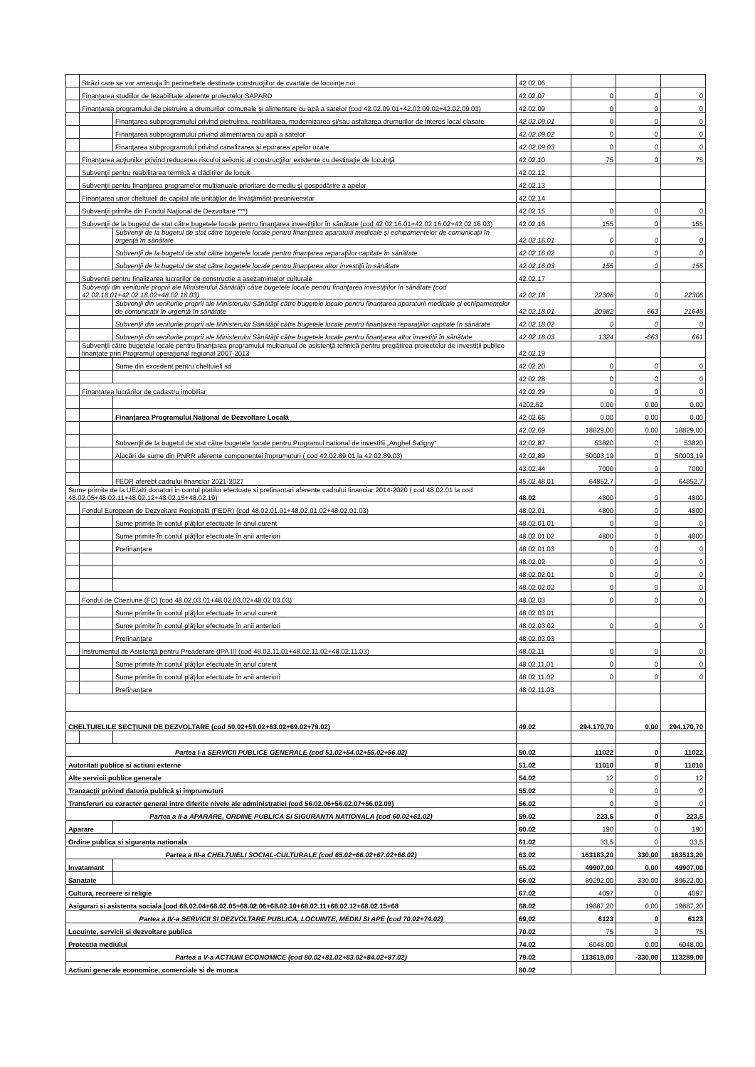| | Străzi care se vor amenaja în perimetrele destinate construcţiilor de cvartale de locuinţe noi | | 42.02.06 | | | |
| | Finanţarea studiilor de fezabilitate aferente proiectelor SAPARD | | 42.02.07 | 0 | 0 | 0 |
| | Finanţarea programului de pietruire a drumurilor comunale şi alimentare cu apă a satelor (cod 42.02.09.01+42.02.09.02+42.02.09.03) | | 42.02.09 | 0 | 0 | 0 |
| | | Finanţarea subprogramului privind pietruirea, reabilitarea, modernizarea şi/sau asfaltarea drumurilor de interes local clasate | 42.02.09.01 | 0 | 0 | 0 |
| | | Finanţarea subprogramului privind alimentarea cu apă a satelor | 42.02.09.02 | 0 | 0 | 0 |
| | | Finanţarea subprogramului privind canalizarea şi epurarea apelor uzate | 42.02.09.03 | 0 | 0 | 0 |
| | Finanţarea acţiunilor privind reducerea riscului seismic al construcţiilor existente cu destinaţie de locuinţă | | 42.02.10 | 75 | 0 | 75 |
| | Subvenţii pentru reabilitarea termică a clădirilor de locuit | | 42.02.12 | | | |
| | Subvenţii pentru finanţarea programelor multianuale prioritare de mediu şi gospodărire a apelor | | 42.02.13 | | | |
| | Finanţarea unor cheltuieli de capital ale unităţilor de învăţământ preuniversitar | | 42.02.14 | | | |
| | Subvenţii primite din Fondul Naţional de Dezvoltare ***) | | 42.02.15 | 0 | 0 | 0 |
| | Subvenţii de la bugetul de stat către bugetele locale pentru finanţarea investiţiilor în sănătate (cod 42.02.16.01+42.02.16.02+42.02.16.03) | | 42.02.16 | 155 | 0 | 155 |
| | | Subvenţii de la bugetul de stat către bugetele locale pentru finanţarea aparaturii medicale şi echipamentelor de comunicaţii în urgenţă în sănătate | 42.02.16.01 | 0 | 0 | 0 |
| | | Subvenţii de la bugetul de stat către bugetele locale pentru finanţarea reparaţiilor capitale în sănătate | 42.02.16.02 | 0 | 0 | 0 |
| | | Subvenţii de la bugetul de stat către bugetele locale pentru finanţarea altor investiţii în sănătate | 42.02.16.03 | 155 | 0 | 155 |
| | Subventii pentru finalizarea lucrarilor de constructie a asezamintelor culturale | | 42.02.17 | | | |
| | Subvenţii din veniturile proprii ale Ministerului Sănătăţii către bugetele locale pentru finanţarea investiţiilor în sănătate (cod 42.02.18.01+42.02.18.02+48.02.18.03) | | 42.02.18 | 22306 | 0 | 22306 |
| | | Subvenţii din veniturile proprii ale Ministerului Sănătăţii către bugetele locale pentru finanţarea aparaturii medicale şi echipamentelor de comunicaţii în urgenţă în sănătate | 42.02.18.01 | 20982 | 663 | 21645 |
| | | Subvenţii din veniturile proprii ale Ministerului Sănătăţii către bugetele locale pentru finanţarea reparaţiilor capitale în sănătate | 42.02.18.02 | 0 | 0 | 0 |
| | | Subvenţii din veniturile proprii ale Ministerului Sănătăţii către bugetele locale pentru finanţarea altor investiţii în sănătate | 42.02.18.03 | 1324 | -663 | 661 |
| | Subvenţii către bugetele locale pentru finanţarea programului multianual de asistenţă tehnică pentru pregătirea proiectelor de investiţii publice finanţate prin Programul operaţional regional 2007-2013 | | 42.02.19 | | | |
| | | Sume din excedent pentru cheltuieli sd | 42.02.20 | 0 | 0 | 0 |
| | | | 42.02.28 | 0 | 0 | 0 |
| | Finantarea lucrărilor de cadastru imobiliar | | 42.02.29 | 0 | 0 | 0 |
| | | | 4202,52 | 0,00 | 0,00 | 0,00 |
| | | Finanţarea Programului Naţional de Dezvoltare Locală | 42.02.65 | 0,00 | 0,00 | 0,00 |
| | | | 42,02,69 | 18829,00 | 0,00 | 18829,00 |
| | | Subvenţii de la bugetul de stat către bugetele locale pentru Programul national de investitii „Anghel Saligny" | 42,02,87 | 53820 | 0 | 53820 |
| | | Alocări de sume din PNRR aferente componentei împrumuturi ( cod 42.02.89.01 la 42.02.89.03) | 42,02,89 | 50003,19 | 0 | 50003,19 |
| | | | 43,02,44 | 7000 | 0 | 7000 |
| | | FEDR aferebt cadrului financiar 2021-2027 | 45.02.48.01 | 64852,7 | 0 | 64852,7 |
| Sume primite de la UE/alti donatori in contul platilor efectuate si prefinantari aferente cadrului financiar 2014-2020 ( cod 48.02.01 la cod 48.02.05+48.02.11+48.02.12+48.02.15+48.02.19) | | | 48.02 | 4800 | 0 | 4800 |
| | Fondul European de Dezvoltare Regională (FEDR) (cod 48.02.01.01+48.02.01.02+48.02.01.03) | | 48.02.01 | 4800 | 0 | 4800 |
| | | Sume primite în contul plăţilor efectuate în anul curent | 48.02.01.01 | 0 | 0 | 0 |
| | | Sume primite în contul plăţilor efectuate în anii anteriori | 48.02.01.02 | 4800 | 0 | 4800 |
| | | Prefinanţare | 48.02.01.03 | 0 | 0 | 0 |
| | | | 48.02.02 | 0 | 0 | 0 |
| | | | 48.02.02.01 | 0 | 0 | 0 |
| | | | 48.02.02.02 | 0 | 0 | 0 |
| | Fondul de Coeziune (FC) (cod 48.02.03.01+48.02.03.02+48.02.03.03) | | 48.02.03 | 0 | 0 | 0 |
| | | Sume primite în contul plăţilor efectuate în anul curent | 48.02.03.01 | | | |
| | | Sume primite în contul plăţilor efectuate în anii anteriori | 48.02.03.02 | 0 | 0 | 0 |
| | | Prefinanţare | 48.02.03.03 | | | |
| | Instrumentul de Asistenţă pentru Preaderare (IPA II) (cod 48.02.11.01+48.02.11.02+48.02.11.03) | | 48.02.11 | 0 | 0 | 0 |
| | | Sume primite în contul plăţilor efectuate în anul curent | 48.02.11.01 | 0 | 0 | 0 |
| | | Sume primite în contul plăţilor efectuate în anii anteriori | 48.02.11.02 | 0 | 0 | 0 |
| | | Prefinanţare | 48.02.11.03 | | | |
| CHELTUIELILE SECŢIUNII DE DEZVOLTARE (cod 50.02+59.02+63.02+69.02+79.02) | | | 49.02 | 294.170,70 | 0,00 | 294.170,70 |
| Partea I-a SERVICII PUBLICE GENERALE (cod 51.02+54.02+55.02+56.02) | | | 50.02 | 11022 | 0 | 11022 |
| Autoritati publice si actiuni externe | | | 51.02 | 11010 | 0 | 11010 |
| Alte servicii publice generale | | | 54.02 | 12 | 0 | 12 |
| Tranzacţii privind datoria publică şi împrumuturi | | | 55.02 | 0 | 0 | 0 |
| Transferuri cu caracter general intre diferite nivele ale administratiei (cod 56.02.06+56.02.07+56.02.09) | | | 56.02 | 0 | 0 | 0 |
| Partea a II-a APARARE, ORDINE PUBLICA SI SIGURANTA NATIONALA (cod 60.02+61.02) | | | 59.02 | 223,5 | 0 | 223,5 |
| Aparare | | | 60.02 | 190 | 0 | 190 |
| Ordine publica si siguranta nationala | | | 61.02 | 33,5 | 0 | 33,5 |
| Partea a III-a CHELTUIELI SOCIAL-CULTURALE (cod 65.02+66.02+67.02+68.02) | | | 63.02 | 163183,20 | 330,00 | 163513,20 |
| Invatamant | | | 65.02 | 49907,00 | 0,00 | 49907,00 |
| Sanatate | | | 66.02 | 89292,00 | 330,00 | 89622,00 |
| Cultura, recreere si religie | | | 67.02 | 4097 | 0 | 4097 |
| Asigurari si asistenta sociala (cod 68.02.04+68.02.05+68.02.06+68.02.10+68.02.11+68.02.12+68.02.15+68 | | | 68.02 | 19887,20 | 0,00 | 19887,20 |
| Partea a IV-a SERVICII SI DEZVOLTARE PUBLICA, LOCUINTE, MEDIU SI APE (cod 70.02+74.02) | | | 69,02 | 6123 | 0 | 6123 |
| Locuinte, servicii si dezvoltare publica | | | 70.02 | 75 | 0 | 75 |
| Protectia mediului | | | 74.02 | 6048,00 | 0,00 | 6048,00 |
| Partea a V-a ACTIUNI ECONOMICE (cod 80.02+81.02+83.02+84.02+87.02) | | | 79.02 | 113619,00 | -330,00 | 113289,00 |
| Actiuni generale economice, comerciale si de munca | | | 80.02 | | | |